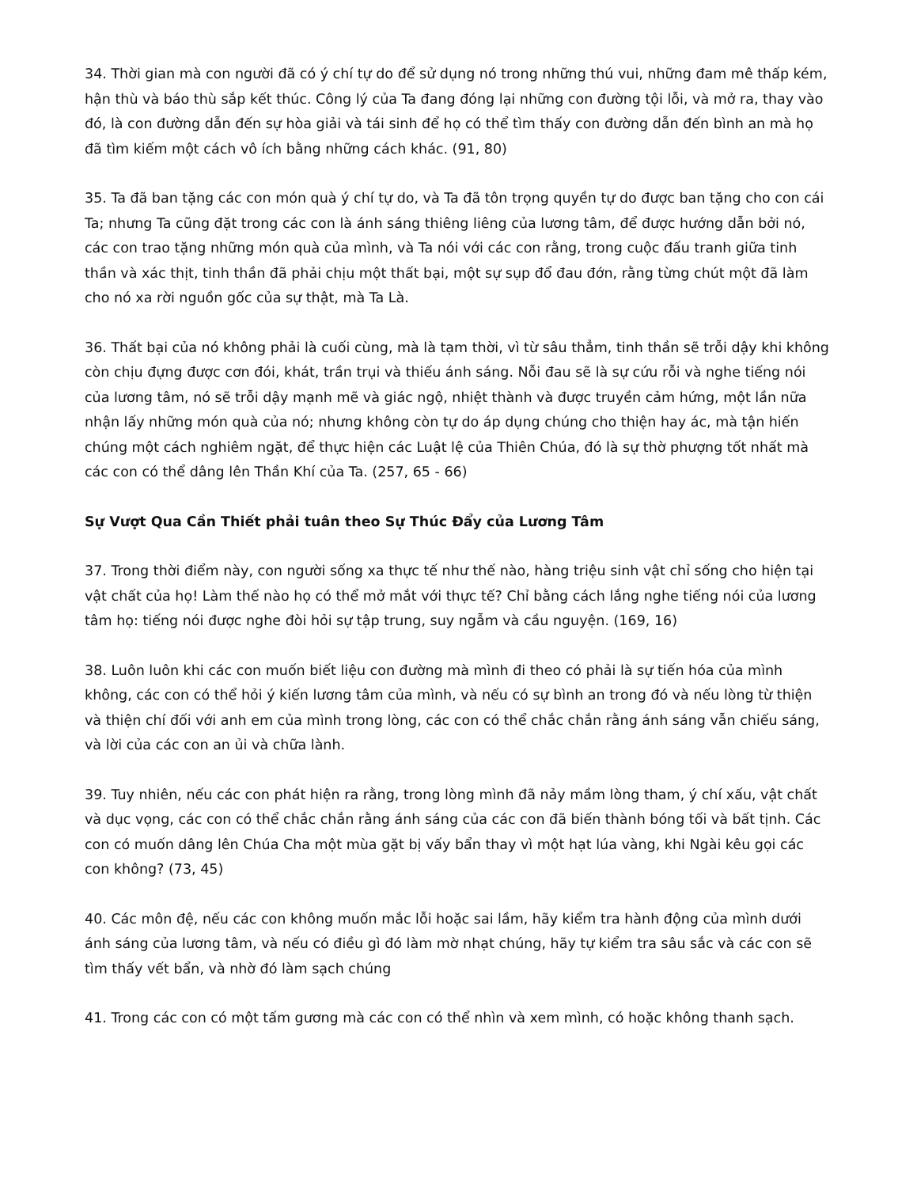34. Thời gian mà con người đã có ý chí tự do để sử dụng nó trong những thú vui, những đam mê thấp kém, hận thù và báo thù sắp kết thúc. Công lý của Ta đang đóng lại những con đường tội lỗi, và mở ra, thay vào đó, là con đường dẫn đến sự hòa giải và tái sinh để họ có thể tìm thấy con đường dẫn đến bình an mà họ đã tìm kiếm một cách vô ích bằng những cách khác. (91, 80)
35. Ta đã ban tặng các con món quà ý chí tự do, và Ta đã tôn trọng quyền tự do được ban tặng cho con cái Ta; nhưng Ta cũng đặt trong các con là ánh sáng thiêng liêng của lương tâm, để được hướng dẫn bởi nó, các con trao tặng những món quà của mình, và Ta nói với các con rằng, trong cuộc đấu tranh giữa tinh thần và xác thịt, tinh thần đã phải chịu một thất bại, một sự sụp đổ đau đớn, rằng từng chút một đã làm cho nó xa rời nguồn gốc của sự thật, mà Ta Là.
36. Thất bại của nó không phải là cuối cùng, mà là tạm thời, vì từ sâu thẳm, tinh thần sẽ trỗi dậy khi không còn chịu đựng được cơn đói, khát, trần trụi và thiếu ánh sáng. Nỗi đau sẽ là sự cứu rỗi và nghe tiếng nói của lương tâm, nó sẽ trỗi dậy mạnh mẽ và giác ngộ, nhiệt thành và được truyền cảm hứng, một lần nữa nhận lấy những món quà của nó; nhưng không còn tự do áp dụng chúng cho thiện hay ác, mà tận hiến chúng một cách nghiêm ngặt, để thực hiện các Luật lệ của Thiên Chúa, đó là sự thờ phượng tốt nhất mà các con có thể dâng lên Thần Khí của Ta. (257, 65 - 66)
Sự Vượt Qua Cần Thiết phải tuân theo Sự Thúc Đẩy của Lương Tâm
37. Trong thời điểm này, con người sống xa thực tế như thế nào, hàng triệu sinh vật chỉ sống cho hiện tại vật chất của họ! Làm thế nào họ có thể mở mắt với thực tế? Chỉ bằng cách lắng nghe tiếng nói của lương tâm họ: tiếng nói được nghe đòi hỏi sự tập trung, suy ngẫm và cầu nguyện. (169, 16)
38. Luôn luôn khi các con muốn biết liệu con đường mà mình đi theo có phải là sự tiến hóa của mình không, các con có thể hỏi ý kiến lương tâm của mình, và nếu có sự bình an trong đó và nếu lòng từ thiện và thiện chí đối với anh em của mình trong lòng, các con có thể chắc chắn rằng ánh sáng vẫn chiếu sáng, và lời của các con an ủi và chữa lành.
39. Tuy nhiên, nếu các con phát hiện ra rằng, trong lòng mình đã nảy mầm lòng tham, ý chí xấu, vật chất và dục vọng, các con có thể chắc chắn rằng ánh sáng của các con đã biến thành bóng tối và bất tịnh. Các con có muốn dâng lên Chúa Cha một mùa gặt bị vấy bẩn thay vì một hạt lúa vàng, khi Ngài kêu gọi các con không? (73, 45)
40. Các môn đệ, nếu các con không muốn mắc lỗi hoặc sai lầm, hãy kiểm tra hành động của mình dưới ánh sáng của lương tâm, và nếu có điều gì đó làm mờ nhạt chúng, hãy tự kiểm tra sâu sắc và các con sẽ tìm thấy vết bẩn, và nhờ đó làm sạch chúng
41. Trong các con có một tấm gương mà các con có thể nhìn và xem mình, có hoặc không thanh sạch.